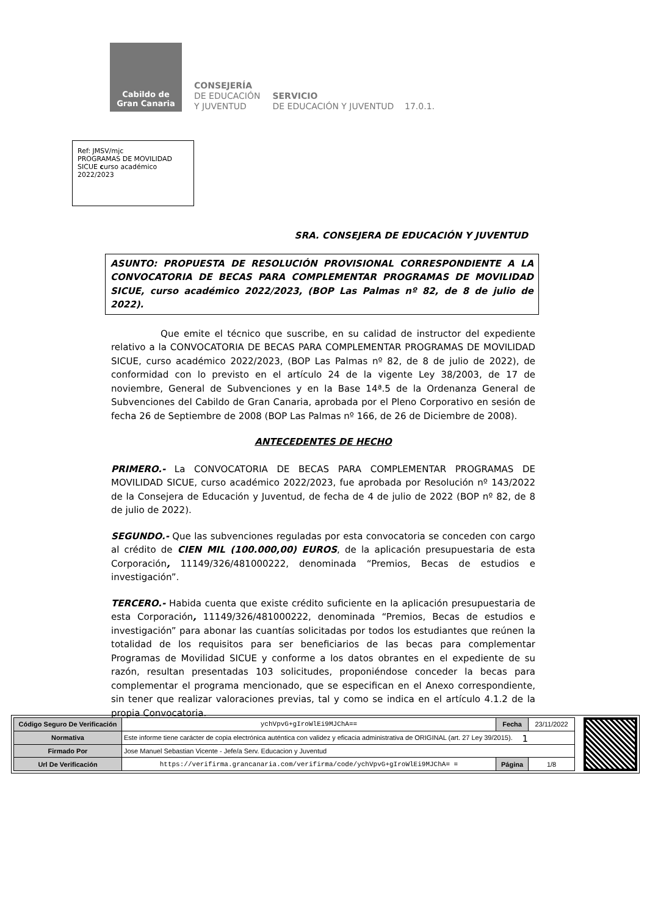Cabildo de
Gran Canaria
CONSEJERÍA
DE EDUCACIÓN
Y JUVENTUD
SERVICIO
DE EDUCACIÓN Y JUVENTUD 17.0.1.
Ref: JMSV/mjc
PROGRAMAS DE MOVILIDAD SICUE curso académico 2022/2023
SRA. CONSEJERA DE EDUCACIÓN Y JUVENTUD
ASUNTO: PROPUESTA DE RESOLUCIÓN PROVISIONAL CORRESPONDIENTE A LA CONVOCATORIA DE BECAS PARA COMPLEMENTAR PROGRAMAS DE MOVILIDAD SICUE, curso académico 2022/2023, (BOP Las Palmas nº 82, de 8 de julio de 2022).
Que emite el técnico que suscribe, en su calidad de instructor del expediente relativo a la CONVOCATORIA DE BECAS PARA COMPLEMENTAR PROGRAMAS DE MOVILIDAD SICUE, curso académico 2022/2023, (BOP Las Palmas nº 82, de 8 de julio de 2022), de conformidad con lo previsto en el artículo 24 de la vigente Ley 38/2003, de 17 de noviembre, General de Subvenciones y en la Base 14ª.5 de la Ordenanza General de Subvenciones del Cabildo de Gran Canaria, aprobada por el Pleno Corporativo en sesión de fecha 26 de Septiembre de 2008 (BOP Las Palmas nº 166, de 26 de Diciembre de 2008).
ANTECEDENTES DE HECHO
PRIMERO.- La CONVOCATORIA DE BECAS PARA COMPLEMENTAR PROGRAMAS DE MOVILIDAD SICUE, curso académico 2022/2023, fue aprobada por Resolución nº 143/2022 de la Consejera de Educación y Juventud, de fecha de 4 de julio de 2022 (BOP nº 82, de 8 de julio de 2022).
SEGUNDO.- Que las subvenciones reguladas por esta convocatoria se conceden con cargo al crédito de CIEN MIL (100.000,00) EUROS, de la aplicación presupuestaria de esta Corporación, 11149/326/481000222, denominada “Premios, Becas de estudios e investigación”.
TERCERO.- Habida cuenta que existe crédito suficiente en la aplicación presupuestaria de esta Corporación, 11149/326/481000222, denominada “Premios, Becas de estudios e investigación” para abonar las cuantías solicitadas por todos los estudiantes que reúnen la totalidad de los requisitos para ser beneficiarios de las becas para complementar Programas de Movilidad SICUE y conforme a los datos obrantes en el expediente de su razón, resultan presentadas 103 solicitudes, proponiéndose conceder la becas para complementar el programa mencionado, que se especifican en el Anexo correspondiente, sin tener que realizar valoraciones previas, tal y como se indica en el artículo 4.1.2 de la propia Convocatoria.
1
| Código Seguro De Verificación | ychVpvG+gIroWlEi9MJChA== | Fecha | 23/11/2022 |
| Normativa | Este informe tiene carácter de copia electrónica auténtica con validez y eficacia administrativa de ORIGINAL (art. 27 Ley 39/2015). | | |
| Firmado Por | Jose Manuel Sebastian Vicente - Jefe/a Serv. Educacion y Juventud | | |
| Url De Verificación | https://verifirma.grancanaria.com/verifirma/code/ychVpvG+gIroWlEi9MJChA= = | Página | 1/8 |